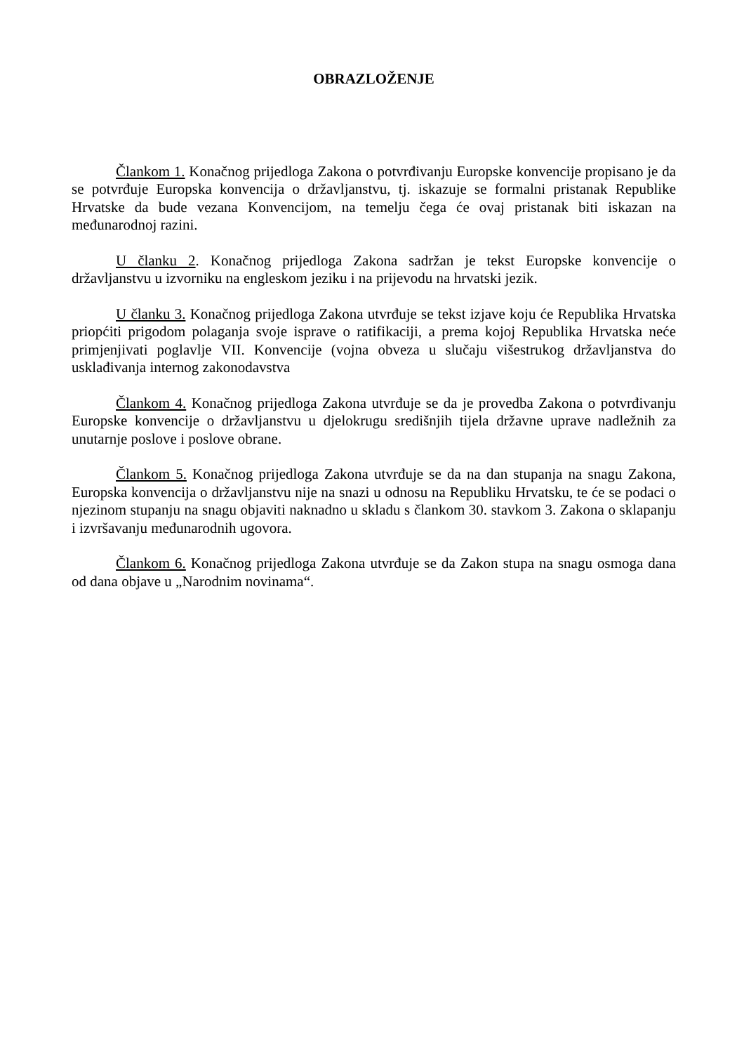OBRAZLOŽENJE
Člankom 1. Konačnog prijedloga Zakona o potvrđivanju Europske konvencije propisano je da se potvrđuje Europska konvencija o državljanstvu, tj. iskazuje se formalni pristanak Republike Hrvatske da bude vezana Konvencijom, na temelju čega će ovaj pristanak biti iskazan na međunarodnoj razini.
U članku 2. Konačnog prijedloga Zakona sadržan je tekst Europske konvencije o državljanstvu u izvorniku na engleskom jeziku i na prijevodu na hrvatski jezik.
U članku 3. Konačnog prijedloga Zakona utvrđuje se tekst izjave koju će Republika Hrvatska priopćiti prigodom polaganja svoje isprave o ratifikaciji, a prema kojoj Republika Hrvatska neće primjenjivati poglavlje VII. Konvencije (vojna obveza u slučaju višestrukog državljanstva do usklađivanja internog zakonodavstva
Člankom 4. Konačnog prijedloga Zakona utvrđuje se da je provedba Zakona o potvrđivanju Europske konvencije o državljanstvu u djelokrugu središnjih tijela državne uprave nadležnih za unutarnje poslove i poslove obrane.
Člankom 5. Konačnog prijedloga Zakona utvrđuje se da na dan stupanja na snagu Zakona, Europska konvencija o državljanstvu nije na snazi u odnosu na Republiku Hrvatsku, te će se podaci o njezinom stupanju na snagu objaviti naknadno u skladu s člankom 30. stavkom 3. Zakona o sklapanju i izvršavanju međunarodnih ugovora.
Člankom 6. Konačnog prijedloga Zakona utvrđuje se da Zakon stupa na snagu osmoga dana od dana objave u „Narodnim novinama“.